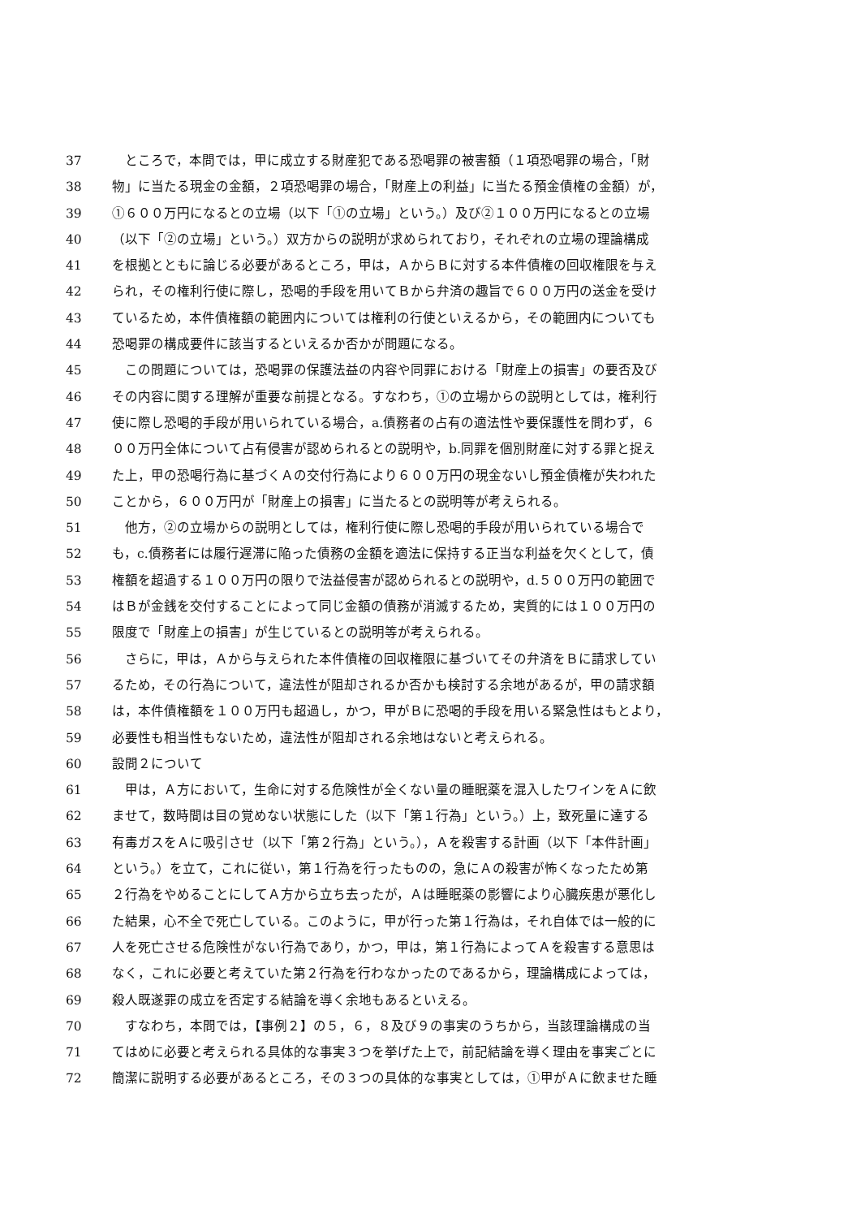37 　ところで，本問では，甲に成立する財産犯である恐喝罪の被害額（１項恐喝罪の場合，「財
38 物」に当たる現金の金額，２項恐喝罪の場合，「財産上の利益」に当たる預金債権の金額）が，
39 ①６００万円になるとの立場（以下「①の立場」という。）及び②１００万円になるとの立場
40 （以下「②の立場」という。）双方からの説明が求められており，それぞれの立場の理論構成
41 を根拠とともに論じる必要があるところ，甲は，ＡからＢに対する本件債権の回収権限を与え
42 られ，その権利行使に際し，恐喝的手段を用いてＢから弁済の趣旨で６００万円の送金を受け
43 ているため，本件債権額の範囲内については権利の行使といえるから，その範囲内についても
44 恐喝罪の構成要件に該当するといえるか否かが問題になる。
45 　この問題については，恐喝罪の保護法益の内容や同罪における「財産上の損害」の要否及び
46 その内容に関する理解が重要な前提となる。すなわち，①の立場からの説明としては，権利行
47 使に際し恐喝的手段が用いられている場合，a.債務者の占有の適法性や要保護性を問わず，６
48 ００万円全体について占有侵害が認められるとの説明や，b.同罪を個別財産に対する罪と捉え
49 た上，甲の恐喝行為に基づくＡの交付行為により６００万円の現金ないし預金債権が失われた
50 ことから，６００万円が「財産上の損害」に当たるとの説明等が考えられる。
51 　他方，②の立場からの説明としては，権利行使に際し恐喝的手段が用いられている場合で
52 も，c.債務者には履行遅滞に陥った債務の金額を適法に保持する正当な利益を欠くとして，債
53 権額を超過する１００万円の限りで法益侵害が認められるとの説明や，d.５００万円の範囲で
54 はＢが金銭を交付することによって同じ金額の債務が消滅するため，実質的には１００万円の
55 限度で「財産上の損害」が生じているとの説明等が考えられる。
56 　さらに，甲は，Ａから与えられた本件債権の回収権限に基づいてその弁済をＢに請求してい
57 るため，その行為について，違法性が阻却されるか否かも検討する余地があるが，甲の請求額
58 は，本件債権額を１００万円も超過し，かつ，甲がＢに恐喝的手段を用いる緊急性はもとより，
59 必要性も相当性もないため，違法性が阻却される余地はないと考えられる。
60 設問２について
61 　甲は，Ａ方において，生命に対する危険性が全くない量の睡眠薬を混入したワインをＡに飲
62 ませて，数時間は目の覚めない状態にした（以下「第１行為」という。）上，致死量に達する
63 有毒ガスをＡに吸引させ（以下「第２行為」という。），Ａを殺害する計画（以下「本件計画」
64 という。）を立て，これに従い，第１行為を行ったものの，急にＡの殺害が怖くなったため第
65 ２行為をやめることにしてＡ方から立ち去ったが，Ａは睡眠薬の影響により心臓疾患が悪化し
66 た結果，心不全で死亡している。このように，甲が行った第１行為は，それ自体では一般的に
67 人を死亡させる危険性がない行為であり，かつ，甲は，第１行為によってＡを殺害する意思は
68 なく，これに必要と考えていた第２行為を行わなかったのであるから，理論構成によっては，
69 殺人既遂罪の成立を否定する結論を導く余地もあるといえる。
70 　すなわち，本問では，【事例２】の５，６，８及び９の事実のうちから，当該理論構成の当
71 てはめに必要と考えられる具体的な事実３つを挙げた上で，前記結論を導く理由を事実ごとに
72 簡潔に説明する必要があるところ，その３つの具体的な事実としては，①甲がＡに飲ませた睡